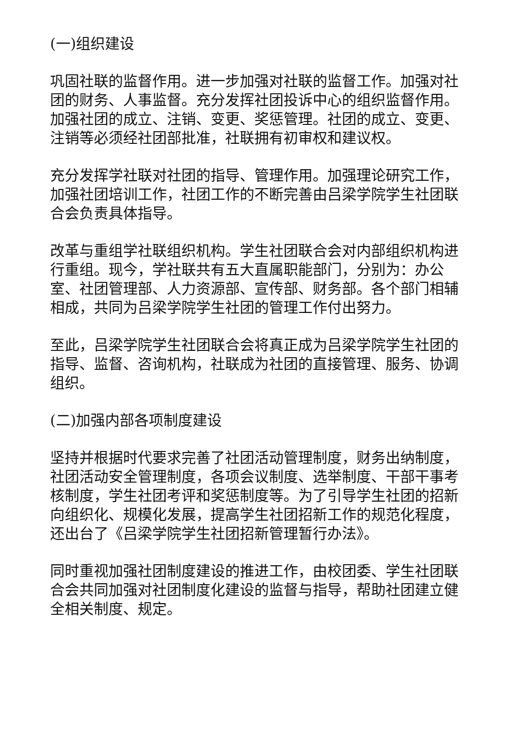(一)组织建设
巩固社联的监督作用。进一步加强对社联的监督工作。加强对社团的财务、人事监督。充分发挥社团投诉中心的组织监督作用。加强社团的成立、注销、变更、奖惩管理。社团的成立、变更、注销等必须经社团部批准，社联拥有初审权和建议权。
充分发挥学社联对社团的指导、管理作用。加强理论研究工作，加强社团培训工作，社团工作的不断完善由吕梁学院学生社团联合会负责具体指导。
改革与重组学社联组织机构。学生社团联合会对内部组织机构进行重组。现今，学社联共有五大直属职能部门，分别为：办公室、社团管理部、人力资源部、宣传部、财务部。各个部门相辅相成，共同为吕梁学院学生社团的管理工作付出努力。
至此，吕梁学院学生社团联合会将真正成为吕梁学院学生社团的指导、监督、咨询机构，社联成为社团的直接管理、服务、协调组织。
(二)加强内部各项制度建设
坚持并根据时代要求完善了社团活动管理制度，财务出纳制度，社团活动安全管理制度，各项会议制度、选举制度、干部干事考核制度，学生社团考评和奖惩制度等。为了引导学生社团的招新向组织化、规模化发展，提高学生社团招新工作的规范化程度，还出台了《吕梁学院学生社团招新管理暂行办法》。
同时重视加强社团制度建设的推进工作，由校团委、学生社团联合会共同加强对社团制度化建设的监督与指导，帮助社团建立健全相关制度、规定。